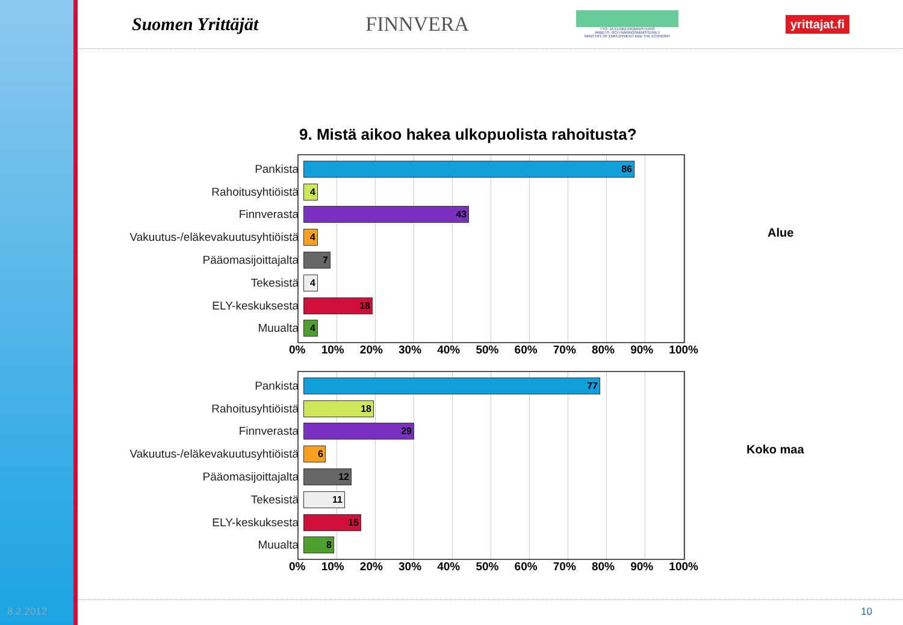Suomen Yrittäjät FINNVERA
TYÖ- JA ELINKEINOMINISTERIÖ
ARBETS- OCH NÄRINGSMINISTERIET
MINISTRY OF EMPLOYMENT AND THE ECONOMY
yrittajat.fi
9. Mistä aikoo hakea ulkopuolista rahoitusta?
Pankista
86
Rahoitusyhtiöistä
4
Finnverasta
43
Vakuutus-/eläkevakuutusyhtiöistä
4
Pääomasijoittajalta
7
Tekesistä
4
ELY-keskuksesta
18
Muualta
4
0% 10% 20% 30% 40% 50% 60% 70% 80% 90% 100%
Alue
Pankista
77
Rahoitusyhtiöistä
18
Finnverasta
29
Vakuutus-/eläkevakuutusyhtiöistä
6
Pääomasijoittajalta
12
Tekesistä
11
ELY-keskuksesta
15
Muualta
8
0% 10% 20% 30% 40% 50% 60% 70% 80% 90% 100%
Koko maa
8.2.2012 10